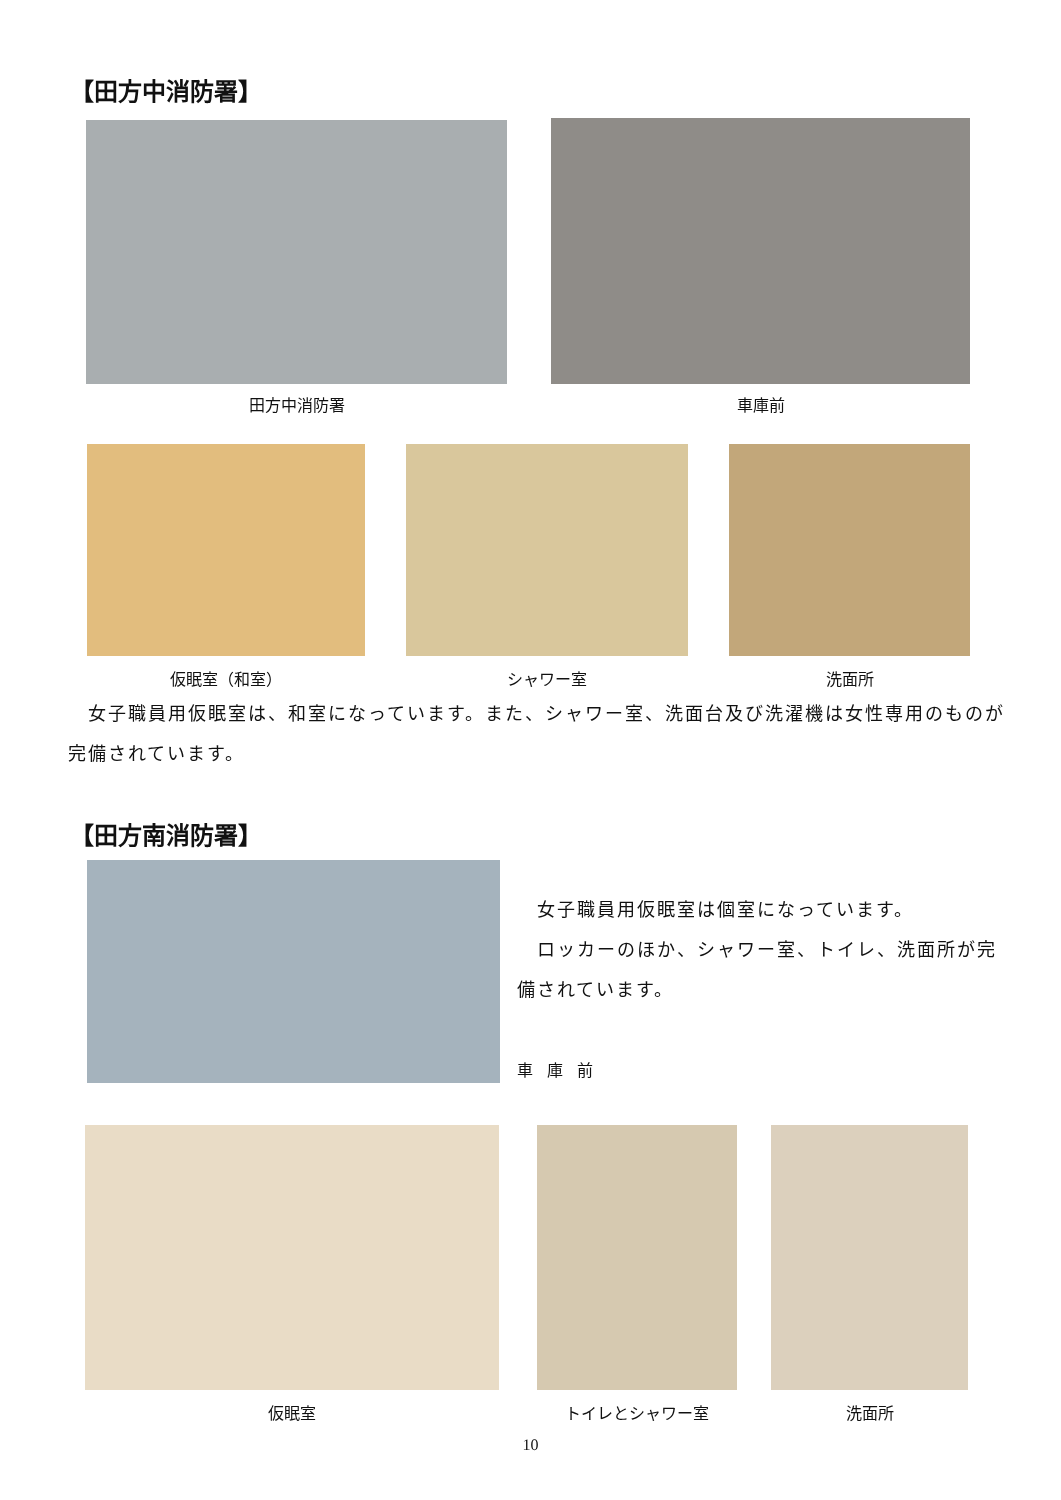【田方中消防署】
田方中消防署 車庫前
仮眠室（和室） シャワー室 洗面所
　女子職員用仮眠室は、和室になっています。また、シャワー室、洗面台及び洗濯機は女性専用のものが完備されています。
【田方南消防署】
　女子職員用仮眠室は個室になっています。
　ロッカーのほか、シャワー室、トイレ、洗面所が完備されています。
車庫前
仮眠室 トイレとシャワー室 洗面所
10